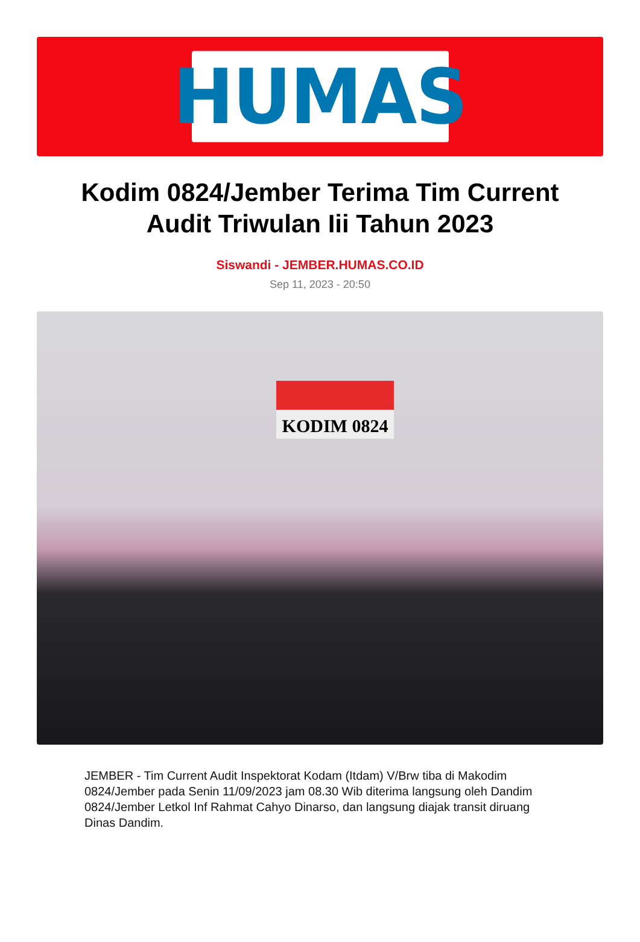HUMAS
Kodim 0824/Jember Terima Tim Current Audit Triwulan Iii Tahun 2023
Siswandi - JEMBER.HUMAS.CO.ID
Sep 11, 2023 - 20:50
KODIM 0824
JEMBER - Tim Current Audit Inspektorat Kodam (Itdam) V/Brw tiba di Makodim 0824/Jember pada Senin 11/09/2023 jam 08.30 Wib diterima langsung oleh Dandim 0824/Jember Letkol Inf Rahmat Cahyo Dinarso, dan langsung diajak transit diruang Dinas Dandim.